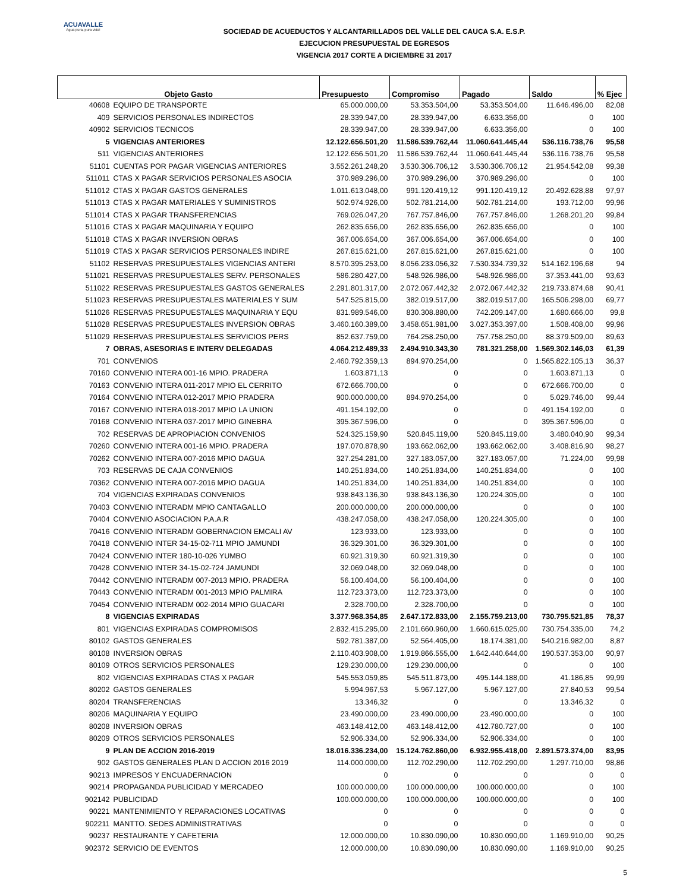ACUAVALLE
Agua pura, pura vida!
SOCIEDAD DE ACUEDUCTOS Y ALCANTARILLADOS DEL VALLE DEL CAUCA S.A. E.S.P.
EJECUCION PRESUPUESTAL DE EGRESOS
VIGENCIA 2017 CORTE A DICIEMBRE 31 2017
| Objeto Gasto | | Presupuesto | Compromiso | Pagado | Saldo | % Ejec |
| --- | --- | --- | --- | --- | --- | --- |
| 40608 | EQUIPO DE TRANSPORTE | 65.000.000,00 | 53.353.504,00 | 53.353.504,00 | 11.646.496,00 | 82,08 |
| 409 | SERVICIOS PERSONALES INDIRECTOS | 28.339.947,00 | 28.339.947,00 | 6.633.356,00 | 0 | 100 |
| 40902 | SERVICIOS TECNICOS | 28.339.947,00 | 28.339.947,00 | 6.633.356,00 | 0 | 100 |
| 5 | VIGENCIAS ANTERIORES | 12.122.656.501,20 | 11.586.539.762,44 | 11.060.641.445,44 | 536.116.738,76 | 95,58 |
| 511 | VIGENCIAS ANTERIORES | 12.122.656.501,20 | 11.586.539.762,44 | 11.060.641.445,44 | 536.116.738,76 | 95,58 |
| 51101 | CUENTAS POR PAGAR VIGENCIAS ANTERIORES | 3.552.261.248,20 | 3.530.306.706,12 | 3.530.306.706,12 | 21.954.542,08 | 99,38 |
| 511011 | CTAS X PAGAR SERVICIOS PERSONALES ASOCIA | 370.989.296,00 | 370.989.296,00 | 370.989.296,00 | 0 | 100 |
| 511012 | CTAS X PAGAR GASTOS GENERALES | 1.011.613.048,00 | 991.120.419,12 | 991.120.419,12 | 20.492.628,88 | 97,97 |
| 511013 | CTAS X PAGAR MATERIALES Y SUMINISTROS | 502.974.926,00 | 502.781.214,00 | 502.781.214,00 | 193.712,00 | 99,96 |
| 511014 | CTAS X PAGAR TRANSFERENCIAS | 769.026.047,20 | 767.757.846,00 | 767.757.846,00 | 1.268.201,20 | 99,84 |
| 511016 | CTAS X PAGAR MAQUINARIA Y EQUIPO | 262.835.656,00 | 262.835.656,00 | 262.835.656,00 | 0 | 100 |
| 511018 | CTAS X PAGAR INVERSION OBRAS | 367.006.654,00 | 367.006.654,00 | 367.006.654,00 | 0 | 100 |
| 511019 | CTAS X PAGAR SERVICIOS PERSONALES INDIRE | 267.815.621,00 | 267.815.621,00 | 267.815.621,00 | 0 | 100 |
| 51102 | RESERVAS PRESUPUESTALES VIGENCIAS ANTERI | 8.570.395.253,00 | 8.056.233.056,32 | 7.530.334.739,32 | 514.162.196,68 | 94 |
| 511021 | RESERVAS PRESUPUESTALES SERV. PERSONALES | 586.280.427,00 | 548.926.986,00 | 548.926.986,00 | 37.353.441,00 | 93,63 |
| 511022 | RESERVAS PRESUPUESTALES GASTOS GENERALES | 2.291.801.317,00 | 2.072.067.442,32 | 2.072.067.442,32 | 219.733.874,68 | 90,41 |
| 511023 | RESERVAS PRESUPUESTALES MATERIALES Y SUM | 547.525.815,00 | 382.019.517,00 | 382.019.517,00 | 165.506.298,00 | 69,77 |
| 511026 | RESERVAS PRESUPUESTALES MAQUINARIA Y EQU | 831.989.546,00 | 830.308.880,00 | 742.209.147,00 | 1.680.666,00 | 99,8 |
| 511028 | RESERVAS PRESUPUESTALES INVERSION OBRAS | 3.460.160.389,00 | 3.458.651.981,00 | 3.027.353.397,00 | 1.508.408,00 | 99,96 |
| 511029 | RESERVAS PRESUPUESTALES SERVICIOS PERS | 852.637.759,00 | 764.258.250,00 | 757.758.250,00 | 88.379.509,00 | 89,63 |
| 7 | OBRAS, ASESORIAS E INTERV DELEGADAS | 4.064.212.489,33 | 2.494.910.343,30 | 781.321.258,00 | 1.569.302.146,03 | 61,39 |
| 701 | CONVENIOS | 2.460.792.359,13 | 894.970.254,00 | 0 | 1.565.822.105,13 | 36,37 |
| 70160 | CONVENIO INTERA 001-16 MPIO. PRADERA | 1.603.871,13 | 0 | 0 | 1.603.871,13 | 0 |
| 70163 | CONVENIO INTERA 011-2017 MPIO EL CERRITO | 672.666.700,00 | 0 | 0 | 672.666.700,00 | 0 |
| 70164 | CONVENIO INTERA 012-2017 MPIO PRADERA | 900.000.000,00 | 894.970.254,00 | 0 | 5.029.746,00 | 99,44 |
| 70167 | CONVENIO INTERA 018-2017 MPIO LA UNION | 491.154.192,00 | 0 | 0 | 491.154.192,00 | 0 |
| 70168 | CONVENIO INTERA 037-2017 MPIO GINEBRA | 395.367.596,00 | 0 | 0 | 395.367.596,00 | 0 |
| 702 | RESERVAS DE APROPIACION CONVENIOS | 524.325.159,90 | 520.845.119,00 | 520.845.119,00 | 3.480.040,90 | 99,34 |
| 70260 | CONVENIO INTERA 001-16 MPIO. PRADERA | 197.070.878,90 | 193.662.062,00 | 193.662.062,00 | 3.408.816,90 | 98,27 |
| 70262 | CONVENIO INTERA 007-2016 MPIO DAGUA | 327.254.281,00 | 327.183.057,00 | 327.183.057,00 | 71.224,00 | 99,98 |
| 703 | RESERVAS DE CAJA CONVENIOS | 140.251.834,00 | 140.251.834,00 | 140.251.834,00 | 0 | 100 |
| 70362 | CONVENIO INTERA 007-2016 MPIO DAGUA | 140.251.834,00 | 140.251.834,00 | 140.251.834,00 | 0 | 100 |
| 704 | VIGENCIAS EXPIRADAS CONVENIOS | 938.843.136,30 | 938.843.136,30 | 120.224.305,00 | 0 | 100 |
| 70403 | CONVENIO INTERADM MPIO CANTAGALLO | 200.000.000,00 | 200.000.000,00 | 0 | 0 | 100 |
| 70404 | CONVENIO ASOCIACION P.A.A.R | 438.247.058,00 | 438.247.058,00 | 120.224.305,00 | 0 | 100 |
| 70416 | CONVENIO INTERADM GOBERNACION EMCALI AV | 123.933,00 | 123.933,00 | 0 | 0 | 100 |
| 70418 | CONVENIO INTER 34-15-02-711 MPIO JAMUNDI | 36.329.301,00 | 36.329.301,00 | 0 | 0 | 100 |
| 70424 | CONVENIO INTER 180-10-026 YUMBO | 60.921.319,30 | 60.921.319,30 | 0 | 0 | 100 |
| 70428 | CONVENIO INTER 34-15-02-724 JAMUNDI | 32.069.048,00 | 32.069.048,00 | 0 | 0 | 100 |
| 70442 | CONVENIO INTERADM 007-2013 MPIO. PRADERA | 56.100.404,00 | 56.100.404,00 | 0 | 0 | 100 |
| 70443 | CONVENIO INTERADM 001-2013 MPIO PALMIRA | 112.723.373,00 | 112.723.373,00 | 0 | 0 | 100 |
| 70454 | CONVENIO INTERADM 002-2014 MPIO GUACARI | 2.328.700,00 | 2.328.700,00 | 0 | 0 | 100 |
| 8 | VIGENCIAS EXPIRADAS | 3.377.968.354,85 | 2.647.172.833,00 | 2.155.759.213,00 | 730.795.521,85 | 78,37 |
| 801 | VIGENCIAS EXPIRADAS COMPROMISOS | 2.832.415.295,00 | 2.101.660.960,00 | 1.660.615.025,00 | 730.754.335,00 | 74,2 |
| 80102 | GASTOS GENERALES | 592.781.387,00 | 52.564.405,00 | 18.174.381,00 | 540.216.982,00 | 8,87 |
| 80108 | INVERSION OBRAS | 2.110.403.908,00 | 1.919.866.555,00 | 1.642.440.644,00 | 190.537.353,00 | 90,97 |
| 80109 | OTROS SERVICIOS PERSONALES | 129.230.000,00 | 129.230.000,00 | 0 | 0 | 100 |
| 802 | VIGENCIAS EXPIRADAS CTAS X PAGAR | 545.553.059,85 | 545.511.873,00 | 495.144.188,00 | 41.186,85 | 99,99 |
| 80202 | GASTOS GENERALES | 5.994.967,53 | 5.967.127,00 | 5.967.127,00 | 27.840,53 | 99,54 |
| 80204 | TRANSFERENCIAS | 13.346,32 | 0 | 0 | 13.346,32 | 0 |
| 80206 | MAQUINARIA Y EQUIPO | 23.490.000,00 | 23.490.000,00 | 23.490.000,00 | 0 | 100 |
| 80208 | INVERSION OBRAS | 463.148.412,00 | 463.148.412,00 | 412.780.727,00 | 0 | 100 |
| 80209 | OTROS SERVICIOS PERSONALES | 52.906.334,00 | 52.906.334,00 | 52.906.334,00 | 0 | 100 |
| 9 | PLAN DE ACCION 2016-2019 | 18.016.336.234,00 | 15.124.762.860,00 | 6.932.955.418,00 | 2.891.573.374,00 | 83,95 |
| 902 | GASTOS GENERALES PLAN D ACCION 2016 2019 | 114.000.000,00 | 112.702.290,00 | 112.702.290,00 | 1.297.710,00 | 98,86 |
| 90213 | IMPRESOS Y ENCUADERNACION | 0 | 0 | 0 | 0 | 0 |
| 90214 | PROPAGANDA PUBLICIDAD Y MERCADEO | 100.000.000,00 | 100.000.000,00 | 100.000.000,00 | 0 | 100 |
| 902142 | PUBLICIDAD | 100.000.000,00 | 100.000.000,00 | 100.000.000,00 | 0 | 100 |
| 90221 | MANTENIMIENTO Y REPARACIONES LOCATIVAS | 0 | 0 | 0 | 0 | 0 |
| 902211 | MANTTO. SEDES ADMINISTRATIVAS | 0 | 0 | 0 | 0 | 0 |
| 90237 | RESTAURANTE Y CAFETERIA | 12.000.000,00 | 10.830.090,00 | 10.830.090,00 | 1.169.910,00 | 90,25 |
| 902372 | SERVICIO DE EVENTOS | 12.000.000,00 | 10.830.090,00 | 10.830.090,00 | 1.169.910,00 | 90,25 |
5